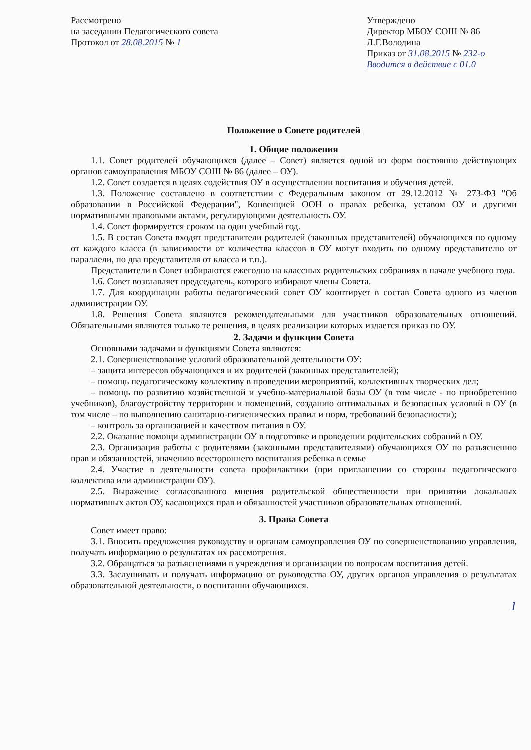Рассмотрено
на заседании Педагогического совета
Протокол от 28.08.2015 № 1
Утверждено
Директор МБОУ СОШ № 86
Л.Г.Володина
Приказ от 31.08.2015 № 232-о
Вводится в действие с 01.0
Положение о Совете родителей
1. Общие положения
1.1. Совет родителей обучающихся (далее – Совет) является одной из форм постоянно действующих органов самоуправления МБОУ СОШ № 86 (далее – ОУ).
1.2. Совет создается в целях содействия ОУ в осуществлении воспитания и обучения детей.
1.3. Положение составлено в соответствии с Федеральным законом от 29.12.2012 № 273-ФЗ "Об образовании в Российской Федерации", Конвенцией ООН о правах ребенка, уставом ОУ и другими нормативными правовыми актами, регулирующими деятельность ОУ.
1.4. Совет формируется сроком на один учебный год.
1.5. В состав Совета входят представители родителей (законных представителей) обучающихся по одному от каждого класса (в зависимости от количества классов в ОУ могут входить по одному представителю от параллели, по два представителя от класса и т.п.).
Представители в Совет избираются ежегодно на классных родительских собраниях в начале учебного года.
1.6. Совет возглавляет председатель, которого избирают члены Совета.
1.7. Для координации работы педагогический совет ОУ кооптирует в состав Совета одного из членов администрации ОУ.
1.8. Решения Совета являются рекомендательными для участников образовательных отношений. Обязательными являются только те решения, в целях реализации которых издается приказ по ОУ.
2. Задачи и функции Совета
Основными задачами и функциями Совета являются:
2.1. Совершенствование условий образовательной деятельности ОУ:
– защита интересов обучающихся и их родителей (законных представителей);
– помощь педагогическому коллективу в проведении мероприятий, коллективных творческих дел;
– помощь по развитию хозяйственной и учебно-материальной базы ОУ (в том числе - по приобретению учебников), благоустройству территории и помещений, созданию оптимальных и безопасных условий в ОУ (в том числе – по выполнению санитарно-гигиенических правил и норм, требований безопасности);
– контроль за организацией и качеством питания в ОУ.
2.2. Оказание помощи администрации ОУ в подготовке и проведении родительских собраний в ОУ.
2.3. Организация работы с родителями (законными представителями) обучающихся ОУ по разъяснению прав и обязанностей, значению всестороннего воспитания ребенка в семье
2.4. Участие в деятельности совета профилактики (при приглашении со стороны педагогического коллектива или администрации ОУ).
2.5. Выражение согласованного мнения родительской общественности при принятии локальных нормативных актов ОУ, касающихся прав и обязанностей участников образовательных отношений.
3. Права Совета
Совет имеет право:
3.1. Вносить предложения руководству и органам самоуправления ОУ по совершенствованию управления, получать информацию о результатах их рассмотрения.
3.2. Обращаться за разъяснениями в учреждения и организации по вопросам воспитания детей.
3.3. Заслушивать и получать информацию от руководства ОУ, других органов управления о результатах образовательной деятельности, о воспитании обучающихся.
1